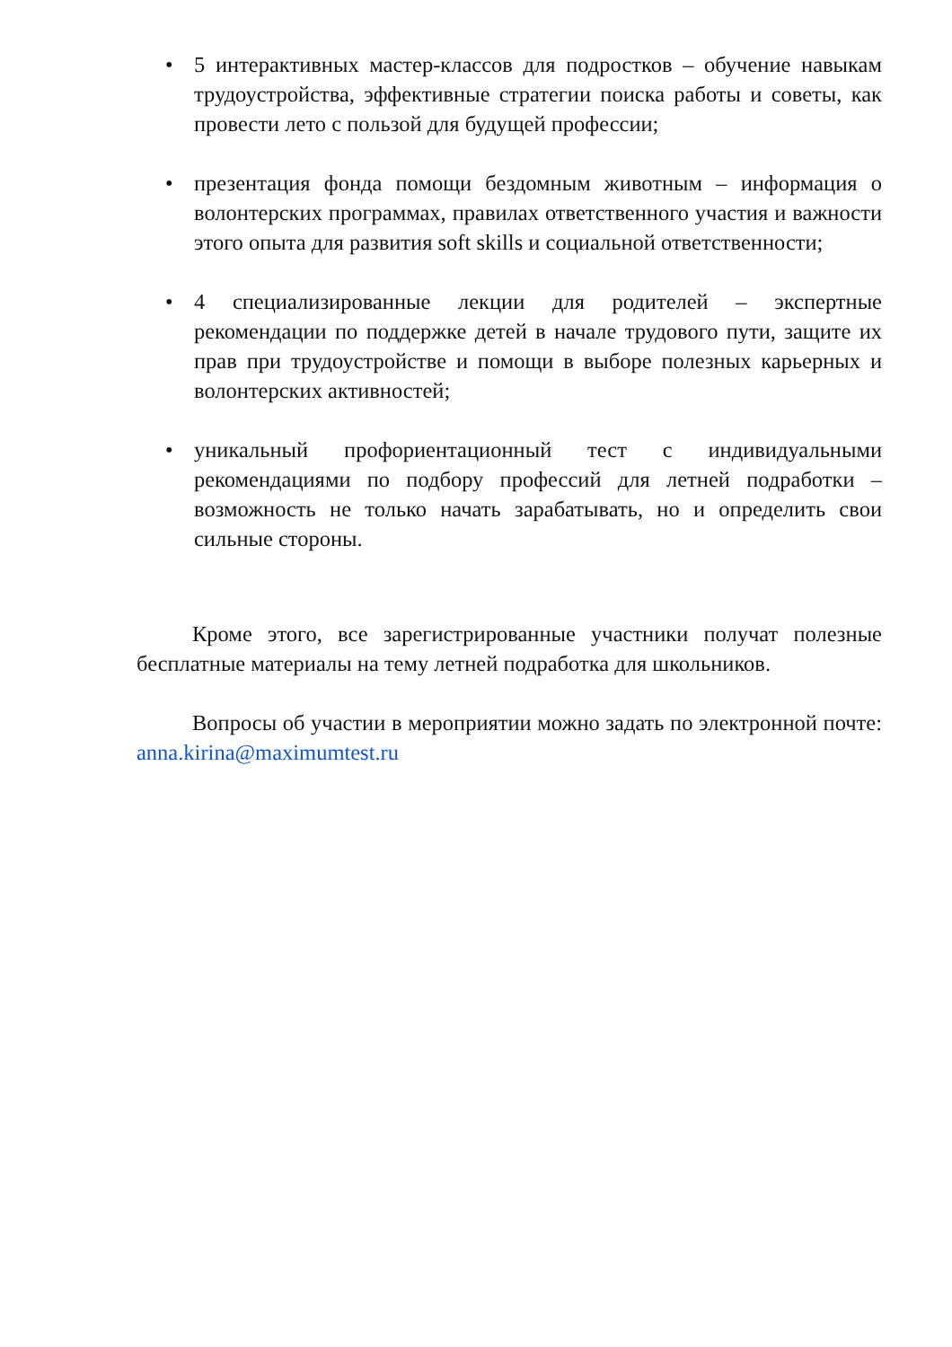• 5 интерактивных мастер-классов для подростков – обучение навыкам трудоустройства, эффективные стратегии поиска работы и советы, как провести лето с пользой для будущей профессии;
• презентация фонда помощи бездомным животным – информация о волонтерских программах, правилах ответственного участия и важности этого опыта для развития soft skills и социальной ответственности;
• 4 специализированные лекции для родителей – экспертные рекомендации по поддержке детей в начале трудового пути, защите их прав при трудоустройстве и помощи в выборе полезных карьерных и волонтерских активностей;
• уникальный профориентационный тест с индивидуальными рекомендациями по подбору профессий для летней подработки – возможность не только начать зарабатывать, но и определить свои сильные стороны.
Кроме этого, все зарегистрированные участники получат полезные бесплатные материалы на тему летней подработка для школьников.
Вопросы об участии в мероприятии можно задать по электронной почте: anna.kirina@maximumtest.ru